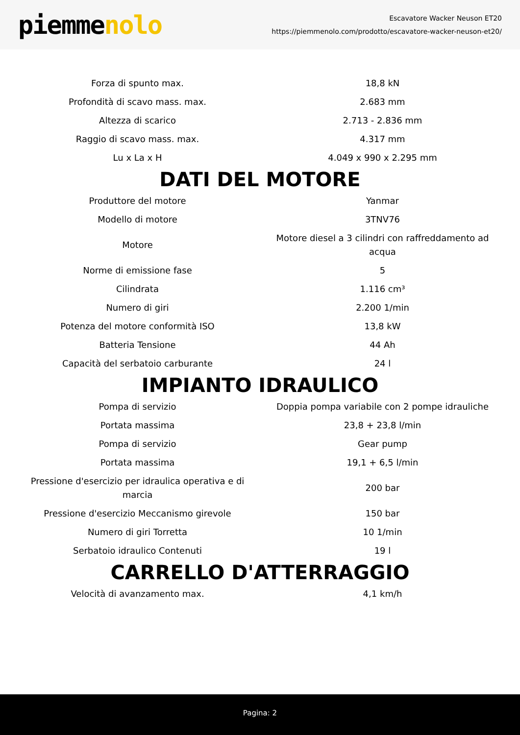piemmenolo
Escavatore Wacker Neuson ET20
https://piemmenolo.com/prodotto/escavatore-wacker-neuson-et20/
| Forza di spunto max. | 18,8 kN |
| Profondità di scavo mass. max. | 2.683 mm |
| Altezza di scarico | 2.713 - 2.836 mm |
| Raggio di scavo mass. max. | 4.317 mm |
| Lu x La x H | 4.049 x 990 x 2.295 mm |
DATI DEL MOTORE
| Produttore del motore | Yanmar |
| Modello di motore | 3TNV76 |
| Motore | Motore diesel a 3 cilindri con raffreddamento ad acqua |
| Norme di emissione fase | 5 |
| Cilindrata | 1.116 cm³ |
| Numero di giri | 2.200 1/min |
| Potenza del motore conformità ISO | 13,8 kW |
| Batteria Tensione | 44 Ah |
| Capacità del serbatoio carburante | 24 l |
IMPIANTO IDRAULICO
| Pompa di servizio | Doppia pompa variabile con 2 pompe idrauliche |
| Portata massima | 23,8 + 23,8 l/min |
| Pompa di servizio | Gear pump |
| Portata massima | 19,1 + 6,5 l/min |
| Pressione d'esercizio per idraulica operativa e di marcia | 200 bar |
| Pressione d'esercizio Meccanismo girevole | 150 bar |
| Numero di giri Torretta | 10 1/min |
| Serbatoio idraulico Contenuti | 19 l |
CARRELLO D'ATTERRAGGIO
| Velocità di avanzamento max. | 4,1 km/h |
Pagina: 2